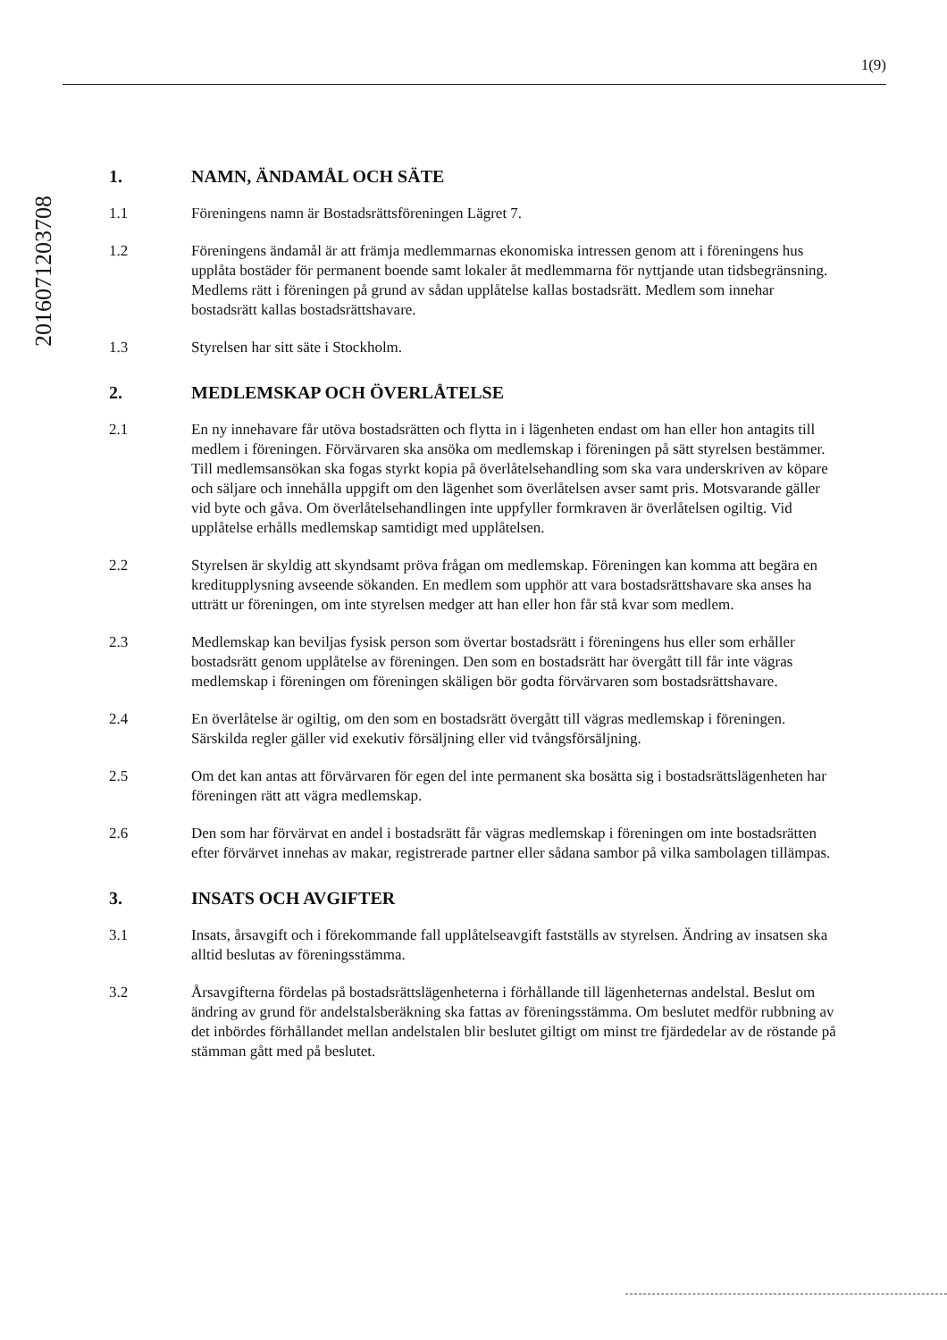1(9)
20160712037​08
1. NAMN, ÄNDAMÅL OCH SÄTE
1.1 Föreningens namn är Bostadsrättsföreningen Lägret 7.
1.2 Föreningens ändamål är att främja medlemmarnas ekonomiska intressen genom att i föreningens hus upplåta bostäder för permanent boende samt lokaler åt medlemmarna för nyttjande utan tidsbegränsning. Medlems rätt i föreningen på grund av sådan upplåtelse kallas bostadsrätt. Medlem som innehar bostadsrätt kallas bostadsrättshavare.
1.3 Styrelsen har sitt säte i Stockholm.
2. MEDLEMSKAP OCH ÖVERLÅTELSE
2.1 En ny innehavare får utöva bostadsrätten och flytta in i lägenheten endast om han eller hon antagits till medlem i föreningen. Förvärvaren ska ansöka om medlemskap i föreningen på sätt styrelsen bestämmer. Till medlemsansökan ska fogas styrkt kopia på överlåtelsehandling som ska vara underskriven av köpare och säljare och innehålla uppgift om den lägenhet som överlåtelsen avser samt pris. Motsvarande gäller vid byte och gåva. Om överlåtelsehandlingen inte uppfyller formkraven är överlåtelsen ogiltig. Vid upplåtelse erhålls medlemskap samtidigt med upplåtelsen.
2.2 Styrelsen är skyldig att skyndsamt pröva frågan om medlemskap. Föreningen kan komma att begära en kreditupplysning avseende sökanden. En medlem som upphör att vara bostadsrättshavare ska anses ha utträtt ur föreningen, om inte styrelsen medger att han eller hon får stå kvar som medlem.
2.3 Medlemskap kan beviljas fysisk person som övertar bostadsrätt i föreningens hus eller som erhåller bostadsrätt genom upplåtelse av föreningen. Den som en bostadsrätt har övergått till får inte vägras medlemskap i föreningen om föreningen skäligen bör godta förvärvaren som bostadsrättshavare.
2.4 En överlåtelse är ogiltig, om den som en bostadsrätt övergått till vägras medlemskap i föreningen. Särskilda regler gäller vid exekutiv försäljning eller vid tvångsförsäljning.
2.5 Om det kan antas att förvärvaren för egen del inte permanent ska bosätta sig i bostadsrättslägenheten har föreningen rätt att vägra medlemskap.
2.6 Den som har förvärvat en andel i bostadsrätt får vägras medlemskap i föreningen om inte bostadsrätten efter förvärvet innehas av makar, registrerade partner eller sådana sambor på vilka sambolagen tillämpas.
3. INSATS OCH AVGIFTER
3.1 Insats, årsavgift och i förekommande fall upplåtelseavgift fastställs av styrelsen. Ändring av insatsen ska alltid beslutas av föreningsstämma.
3.2 Årsavgifterna fördelas på bostadsrättslägenheterna i förhållande till lägenheternas andelstal. Beslut om ändring av grund för andelstalsberäkning ska fattas av föreningsstämma. Om beslutet medför rubbning av det inbördes förhållandet mellan andelstalen blir beslutet giltigt om minst tre fjärdedelar av de röstande på stämman gått med på beslutet.